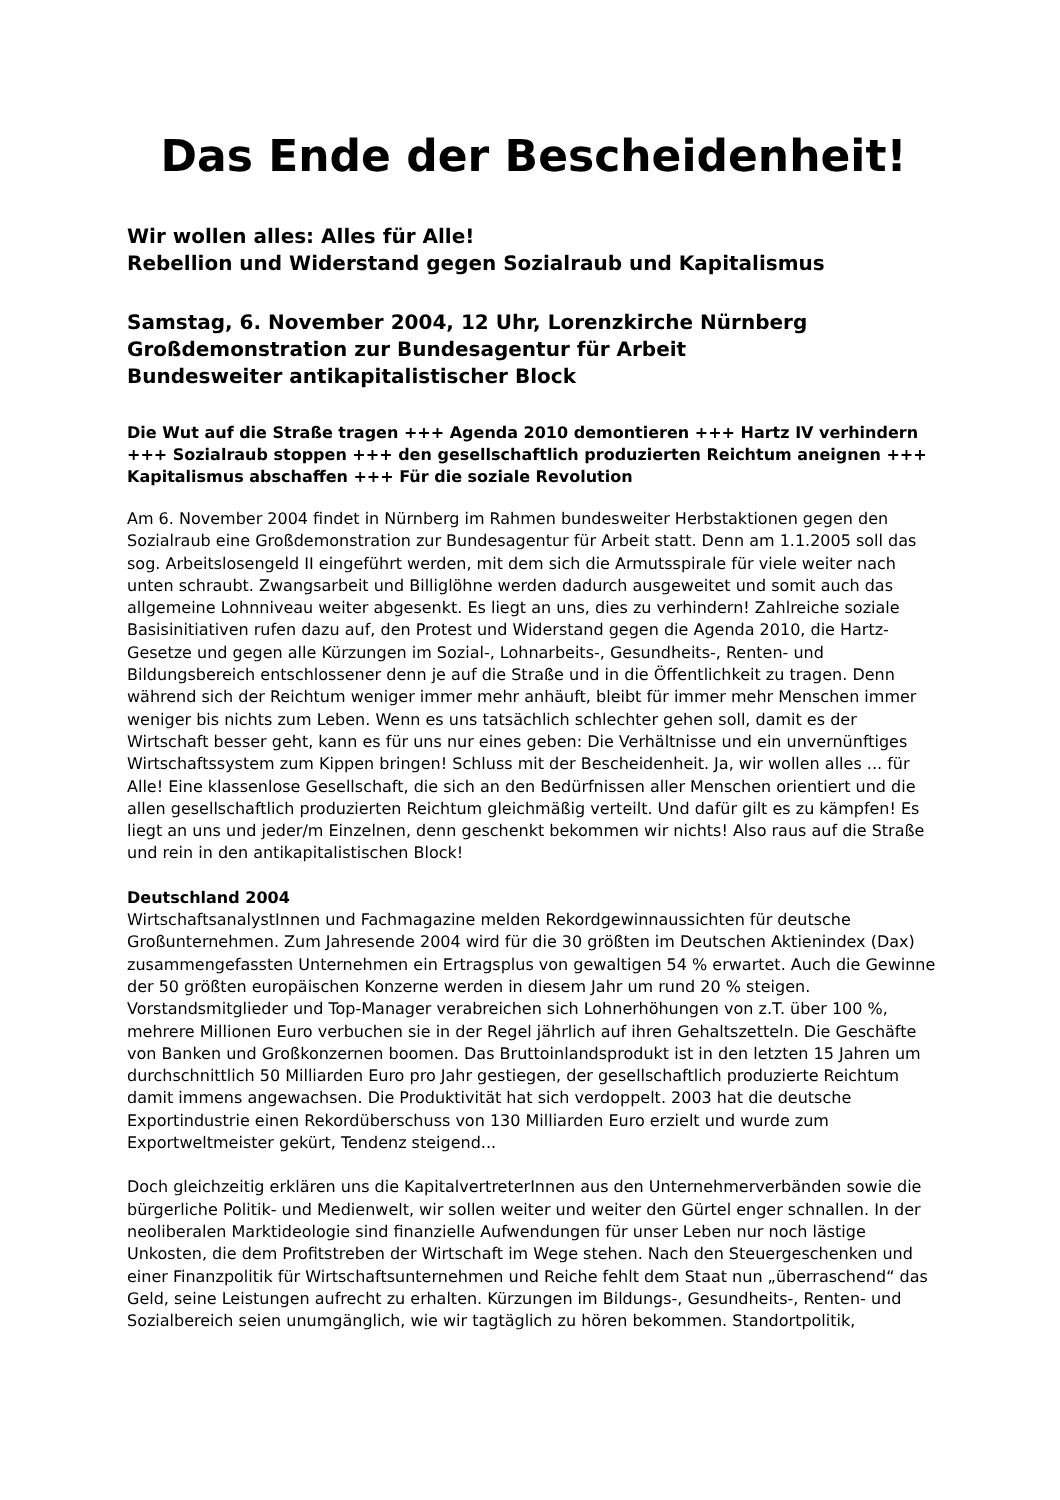Das Ende der Bescheidenheit!
Wir wollen alles: Alles für Alle!
Rebellion und Widerstand gegen Sozialraub und Kapitalismus
Samstag, 6. November 2004, 12 Uhr, Lorenzkirche Nürnberg
Großdemonstration zur Bundesagentur für Arbeit
Bundesweiter antikapitalistischer Block
Die Wut auf die Straße tragen +++ Agenda 2010 demontieren +++ Hartz IV verhindern +++ Sozialraub stoppen +++ den gesellschaftlich produzierten Reichtum aneignen +++ Kapitalismus abschaffen +++ Für die soziale Revolution
Am 6. November 2004 findet in Nürnberg im Rahmen bundesweiter Herbstaktionen gegen den Sozialraub eine Großdemonstration zur Bundesagentur für Arbeit statt. Denn am 1.1.2005 soll das sog. Arbeitslosengeld II eingeführt werden, mit dem sich die Armutsspirale für viele weiter nach unten schraubt. Zwangsarbeit und Billiglöhne werden dadurch ausgeweitet und somit auch das allgemeine Lohnniveau weiter abgesenkt. Es liegt an uns, dies zu verhindern! Zahlreiche soziale Basisinitiativen rufen dazu auf, den Protest und Widerstand gegen die Agenda 2010, die Hartz-Gesetze und gegen alle Kürzungen im Sozial-, Lohnarbeits-, Gesundheits-, Renten- und Bildungsbereich entschlossener denn je auf die Straße und in die Öffentlichkeit zu tragen. Denn während sich der Reichtum weniger immer mehr anhäuft, bleibt für immer mehr Menschen immer weniger bis nichts zum Leben. Wenn es uns tatsächlich schlechter gehen soll, damit es der Wirtschaft besser geht, kann es für uns nur eines geben: Die Verhältnisse und ein unvernünftiges Wirtschaftssystem zum Kippen bringen! Schluss mit der Bescheidenheit. Ja, wir wollen alles ... für Alle! Eine klassenlose Gesellschaft, die sich an den Bedürfnissen aller Menschen orientiert und die allen gesellschaftlich produzierten Reichtum gleichmäßig verteilt. Und dafür gilt es zu kämpfen! Es liegt an uns und jeder/m Einzelnen, denn geschenkt bekommen wir nichts! Also raus auf die Straße und rein in den antikapitalistischen Block!
Deutschland 2004
WirtschaftsanalystInnen und Fachmagazine melden Rekordgewinnaussichten für deutsche Großunternehmen. Zum Jahresende 2004 wird für die 30 größten im Deutschen Aktienindex (Dax) zusammengefassten Unternehmen ein Ertragsplus von gewaltigen 54 % erwartet. Auch die Gewinne der 50 größten europäischen Konzerne werden in diesem Jahr um rund 20 % steigen. Vorstandsmitglieder und Top-Manager verabreichen sich Lohnerhöhungen von z.T. über 100 %, mehrere Millionen Euro verbuchen sie in der Regel jährlich auf ihren Gehaltszetteln. Die Geschäfte von Banken und Großkonzernen boomen. Das Bruttoinlandsprodukt ist in den letzten 15 Jahren um durchschnittlich 50 Milliarden Euro pro Jahr gestiegen, der gesellschaftlich produzierte Reichtum damit immens angewachsen. Die Produktivität hat sich verdoppelt. 2003 hat die deutsche Exportindustrie einen Rekordüberschuss von 130 Milliarden Euro erzielt und wurde zum Exportweltmeister gekürt, Tendenz steigend...
Doch gleichzeitig erklären uns die KapitalvertreterInnen aus den Unternehmerverbänden sowie die bürgerliche Politik- und Medienwelt, wir sollen weiter und weiter den Gürtel enger schnallen. In der neoliberalen Marktideologie sind finanzielle Aufwendungen für unser Leben nur noch lästige Unkosten, die dem Profitstreben der Wirtschaft im Wege stehen. Nach den Steuergeschenken und einer Finanzpolitik für Wirtschaftsunternehmen und Reiche fehlt dem Staat nun „überraschend“ das Geld, seine Leistungen aufrecht zu erhalten. Kürzungen im Bildungs-, Gesundheits-, Renten- und Sozialbereich seien unumgänglich, wie wir tagtäglich zu hören bekommen. Standortpolitik,